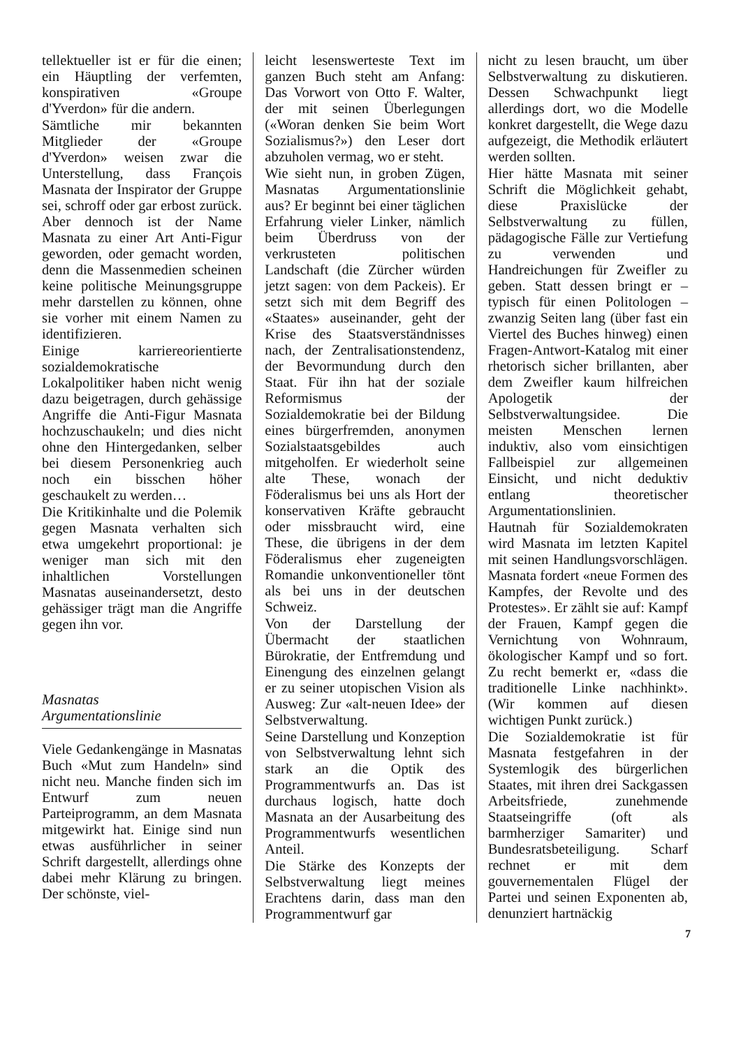tellektueller ist er für die einen; ein Häuptling der verfemten, konspirativen «Groupe d'Yverdon» für die andern.
Sämtliche mir bekannten Mitglieder der «Groupe d'Yverdon» weisen zwar die Unterstellung, dass François Masnata der Inspirator der Gruppe sei, schroff oder gar erbost zurück. Aber dennoch ist der Name Masnata zu einer Art Anti-Figur geworden, oder gemacht worden, denn die Massenmedien scheinen keine politische Meinungsgruppe mehr darstellen zu können, ohne sie vorher mit einem Namen zu identifizieren.
Einige karriereorientierte sozialdemokratische Lokalpolitiker haben nicht wenig dazu beigetragen, durch gehässige Angriffe die Anti-Figur Masnata hochzuschaukeln; und dies nicht ohne den Hintergedanken, selber bei diesem Personenkrieg auch noch ein bisschen höher geschaukelt zu werden…
Die Kritikinhalte und die Polemik gegen Masnata verhalten sich etwa umgekehrt proportional: je weniger man sich mit den inhaltlichen Vorstellungen Masnatas auseinandersetzt, desto gehässiger trägt man die Angriffe gegen ihn vor.
Masnatas
Argumentationslinie
Viele Gedankengänge in Masnatas Buch «Mut zum Handeln» sind nicht neu. Manche finden sich im Entwurf zum neuen Parteiprogramm, an dem Masnata mitgewirkt hat. Einige sind nun etwas ausführlicher in seiner Schrift dargestellt, allerdings ohne dabei mehr Klärung zu bringen. Der schönste, viel-
leicht lesenswerteste Text im ganzen Buch steht am Anfang: Das Vorwort von Otto F. Walter, der mit seinen Überlegungen («Woran denken Sie beim Wort Sozialismus?») den Leser dort abzuholen vermag, wo er steht.
Wie sieht nun, in groben Zügen, Masnatas Argumentationslinie aus? Er beginnt bei einer täglichen Erfahrung vieler Linker, nämlich beim Überdruss von der verkrusteten politischen Landschaft (die Zürcher würden jetzt sagen: von dem Packeis). Er setzt sich mit dem Begriff des «Staates» auseinander, geht der Krise des Staatsverständnisses nach, der Zentralisationstendenz, der Bevormundung durch den Staat. Für ihn hat der soziale Reformismus der Sozialdemokratie bei der Bildung eines bürgerfremden, anonymen Sozialstaatsgebildes auch mitgeholfen. Er wiederholt seine alte These, wonach der Föderalismus bei uns als Hort der konservativen Kräfte gebraucht oder missbraucht wird, eine These, die übrigens in der dem Föderalismus eher zugeneigten Romandie unkonventioneller tönt als bei uns in der deutschen Schweiz.
Von der Darstellung der Übermacht der staatlichen Bürokratie, der Entfremdung und Einengung des einzelnen gelangt er zu seiner utopischen Vision als Ausweg: Zur «alt-neuen Idee» der Selbstverwaltung.
Seine Darstellung und Konzeption von Selbstverwaltung lehnt sich stark an die Optik des Programmentwurfs an. Das ist durchaus logisch, hatte doch Masnata an der Ausarbeitung des Programmentwurfs wesentlichen Anteil.
Die Stärke des Konzepts der Selbstverwaltung liegt meines Erachtens darin, dass man den Programmentwurf gar
nicht zu lesen braucht, um über Selbstverwaltung zu diskutieren. Dessen Schwachpunkt liegt allerdings dort, wo die Modelle konkret dargestellt, die Wege dazu aufgezeigt, die Methodik erläutert werden sollten.
Hier hätte Masnata mit seiner Schrift die Möglichkeit gehabt, diese Praxislücke der Selbstverwaltung zu füllen, pädagogische Fälle zur Vertiefung zu verwenden und Handreichungen für Zweifler zu geben. Statt dessen bringt er – typisch für einen Politologen – zwanzig Seiten lang (über fast ein Viertel des Buches hinweg) einen Fragen-Antwort-Katalog mit einer rhetorisch sicher brillanten, aber dem Zweifler kaum hilfreichen Apologetik der Selbstverwaltungsidee. Die meisten Menschen lernen induktiv, also vom einsichtigen Fallbeispiel zur allgemeinen Einsicht, und nicht deduktiv entlang theoretischer Argumentationslinien.
Hautnah für Sozialdemokraten wird Masnata im letzten Kapitel mit seinen Handlungsvorschlägen. Masnata fordert «neue Formen des Kampfes, der Revolte und des Protestes». Er zählt sie auf: Kampf der Frauen, Kampf gegen die Vernichtung von Wohnraum, ökologischer Kampf und so fort. Zu recht bemerkt er, «dass die traditionelle Linke nachhinkt». (Wir kommen auf diesen wichtigen Punkt zurück.)
Die Sozialdemokratie ist für Masnata festgefahren in der Systemlogik des bürgerlichen Staates, mit ihren drei Sackgassen Arbeitsfriede, zunehmende Staatseingriffe (oft als barmherziger Samariter) und Bundesratsbeteiligung. Scharf rechnet er mit dem gouvernementalen Flügel der Partei und seinen Exponenten ab, denunziert hartnäckig
7